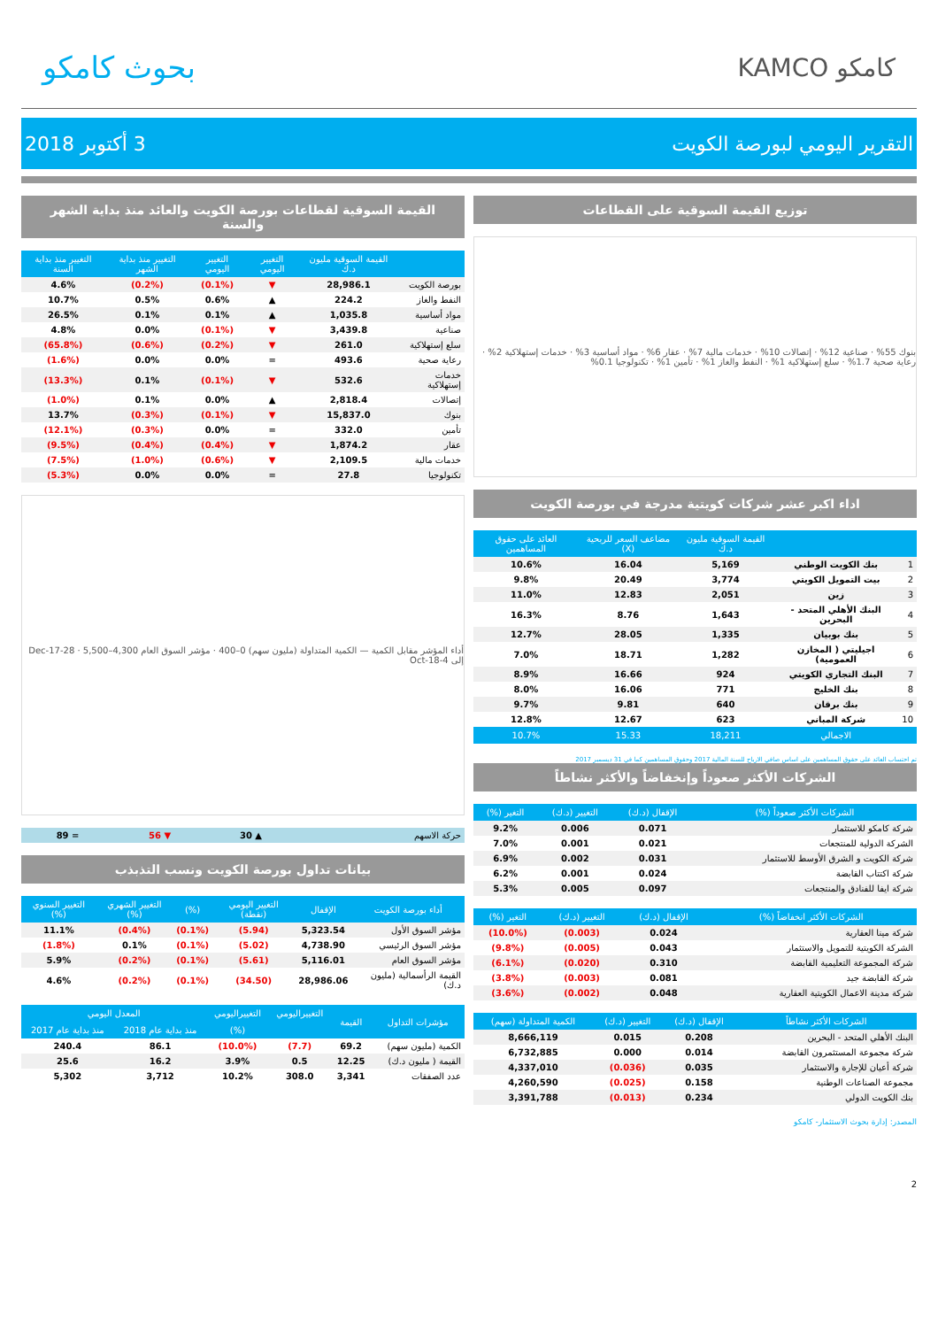بحوث كامكو
KAMCO كامكو
التقرير اليومي لبورصة الكويت 3 أكتوبر 2018
توزيع القيمة السوقية على القطاعات
بنوك 55% · صناعية 12% · إتصالات 10% · خدمات مالية 7% · عقار 6% · مواد أساسية 3% · خدمات إستهلاكية 2% · رعاية صحية 1.7% · سلع إستهلاكية 1% · النفط والغاز 1% · تأمين 1% · تكنولوجيا 0.1%
اداء اكبر عشر شركات كويتية مدرجة في بورصة الكويت
| | | القيمة السوقية مليون د.ك | مضاعف السعر للربحية (X) | العائد على حقوق المساهمين |
| --- | --- | --- | --- | --- |
| 1 | بنك الكويت الوطني | 5,169 | 16.04 | 10.6% |
| 2 | بيت التمويل الكويتي | 3,774 | 20.49 | 9.8% |
| 3 | زين | 2,051 | 12.83 | 11.0% |
| 4 | البنك الأهلي المتحد - البحرين | 1,643 | 8.76 | 16.3% |
| 5 | بنك بوبيان | 1,335 | 28.05 | 12.7% |
| 6 | اجيليتي ( المخازن العمومية) | 1,282 | 18.71 | 7.0% |
| 7 | البنك التجاري الكويتي | 924 | 16.66 | 8.9% |
| 8 | بنك الخليج | 771 | 16.06 | 8.0% |
| 9 | بنك برقان | 640 | 9.81 | 9.7% |
| 10 | شركة المباني | 623 | 12.67 | 12.8% |
| | الاجمالي | 18,211 | 15.33 | 10.7% |
تم احتساب العائد على حقوق المساهمين على اساس صافي الارباح للسنة المالية 2017 وحقوق المساهمين كما في 31 ديسمبر 2017
الشركات الأكثر صعوداً وإنخفاضاً والأكثر نشاطاً
| الشركات الأكثر صعوداً (%) | الإقفال (د.ك) | التغيير (د.ك) | التغير (%) |
| --- | --- | --- | --- |
| شركة كامكو للاستثمار | 0.071 | 0.006 | 9.2% |
| الشركة الدولية للمنتجعات | 0.021 | 0.001 | 7.0% |
| شركة الكويت و الشرق الأوسط للاستثمار | 0.031 | 0.002 | 6.9% |
| شركة اكتتاب القابضة | 0.024 | 0.001 | 6.2% |
| شركة ايفا للفنادق والمنتجعات | 0.097 | 0.005 | 5.3% |
| الشركات الأكثر انخفاضاً (%) | الإقفال (د.ك) | التغيير (د.ك) | التغير (%) |
| --- | --- | --- | --- |
| شركة مينا العقارية | 0.024 | (0.003) | (10.0%) |
| الشركة الكويتية للتمويل والاستثمار | 0.043 | (0.005) | (9.8%) |
| شركة المجموعة التعليمية القابضة | 0.310 | (0.020) | (6.1%) |
| شركة القابضة جيد | 0.081 | (0.003) | (3.8%) |
| شركة مدينة الاعمال الكويتية العقارية | 0.048 | (0.002) | (3.6%) |
| الشركات الأكثر نشاطاً | الإقفال (د.ك) | التغيير (د.ك) | الكمية المتداولة (سهم) |
| --- | --- | --- | --- |
| البنك الأهلي المتحد - البحرين | 0.208 | 0.015 | 8,666,119 |
| شركة مجموعة المستثمرون القابضة | 0.014 | 0.000 | 6,732,885 |
| شركة أعيان للإجارة والاستثمار | 0.035 | (0.036) | 4,337,010 |
| مجموعة الصناعات الوطنية | 0.158 | (0.025) | 4,260,590 |
| بنك الكويت الدولي | 0.234 | (0.013) | 3,391,788 |
المصدر: إدارة بحوث الاستثمار- كامكو
القيمة السوقية لقطاعات بورصة الكويت والعائد منذ بداية الشهر والسنة
| | القيمة السوقية مليون د.ك | التغيير اليومي | التغيير اليومي | التغيير منذ بداية الشهر | التغيير منذ بداية السنة |
| --- | --- | --- | --- | --- | --- |
| بورصة الكويت | 28,986.1 | ▼ | (0.1%) | (0.2%) | 4.6% |
| النفط والغاز | 224.2 | ▲ | 0.6% | 0.5% | 10.7% |
| مواد أساسية | 1,035.8 | ▲ | 0.1% | 0.1% | 26.5% |
| صناعية | 3,439.8 | ▼ | (0.1%) | 0.0% | 4.8% |
| سلع إستهلاكية | 261.0 | ▼ | (0.2%) | (0.6%) | (65.8%) |
| رعاية صحية | 493.6 | = | 0.0% | 0.0% | (1.6%) |
| خدمات إستهلاكية | 532.6 | ▼ | (0.1%) | 0.1% | (13.3%) |
| إتصالات | 2,818.4 | ▲ | 0.0% | 0.1% | (1.0%) |
| بنوك | 15,837.0 | ▼ | (0.1%) | (0.3%) | 13.7% |
| تأمين | 332.0 | = | 0.0% | (0.3%) | (12.1%) |
| عقار | 1,874.2 | ▼ | (0.4%) | (0.4%) | (9.5%) |
| خدمات مالية | 2,109.5 | ▼ | (0.6%) | (1.0%) | (7.5%) |
| تكنولوجيا | 27.8 | = | 0.0% | 0.0% | (5.3%) |
أداء المؤشر مقابل الكمية — الكمية المتداولة (مليون سهم) 0–400 · مؤشر السوق العام 4,300–5,500 · 28-Dec-17 إلى 4-Oct-18
| حركة الاسهم | ▲ 30 | ▼ 56 | = 89 |
بيانات تداول بورصة الكويت ونسب التذبذب
| أداء بورصة الكويت | الإقفال | التغيير اليومي (نقطة) | (%) | التغيير الشهري (%) | التغيير السنوي (%) |
| --- | --- | --- | --- | --- | --- |
| مؤشر السوق الأول | 5,323.54 | (5.94) | (0.1%) | (0.4%) | 11.1% |
| مؤشر السوق الرئيسي | 4,738.90 | (5.02) | (0.1%) | 0.1% | (1.8%) |
| مؤشر السوق العام | 5,116.01 | (5.61) | (0.1%) | (0.2%) | 5.9% |
| القيمة الرأسمالية (مليون د.ك) | 28,986.06 | (34.50) | (0.1%) | (0.2%) | 4.6% |
| مؤشرات التداول | القيمة | التغييراليومي | التغييراليومي | المعدل اليومي | |
| --- | --- | --- | --- | --- | --- |
| | | | (%) | منذ بداية عام 2018 | منذ بداية عام 2017 |
| الكمية (مليون سهم) | 69.2 | (7.7) | (10.0%) | 86.1 | 240.4 |
| القيمة ( مليون د.ك) | 12.25 | 0.5 | 3.9% | 16.2 | 25.6 |
| عدد الصفقات | 3,341 | 308.0 | 10.2% | 3,712 | 5,302 |
2